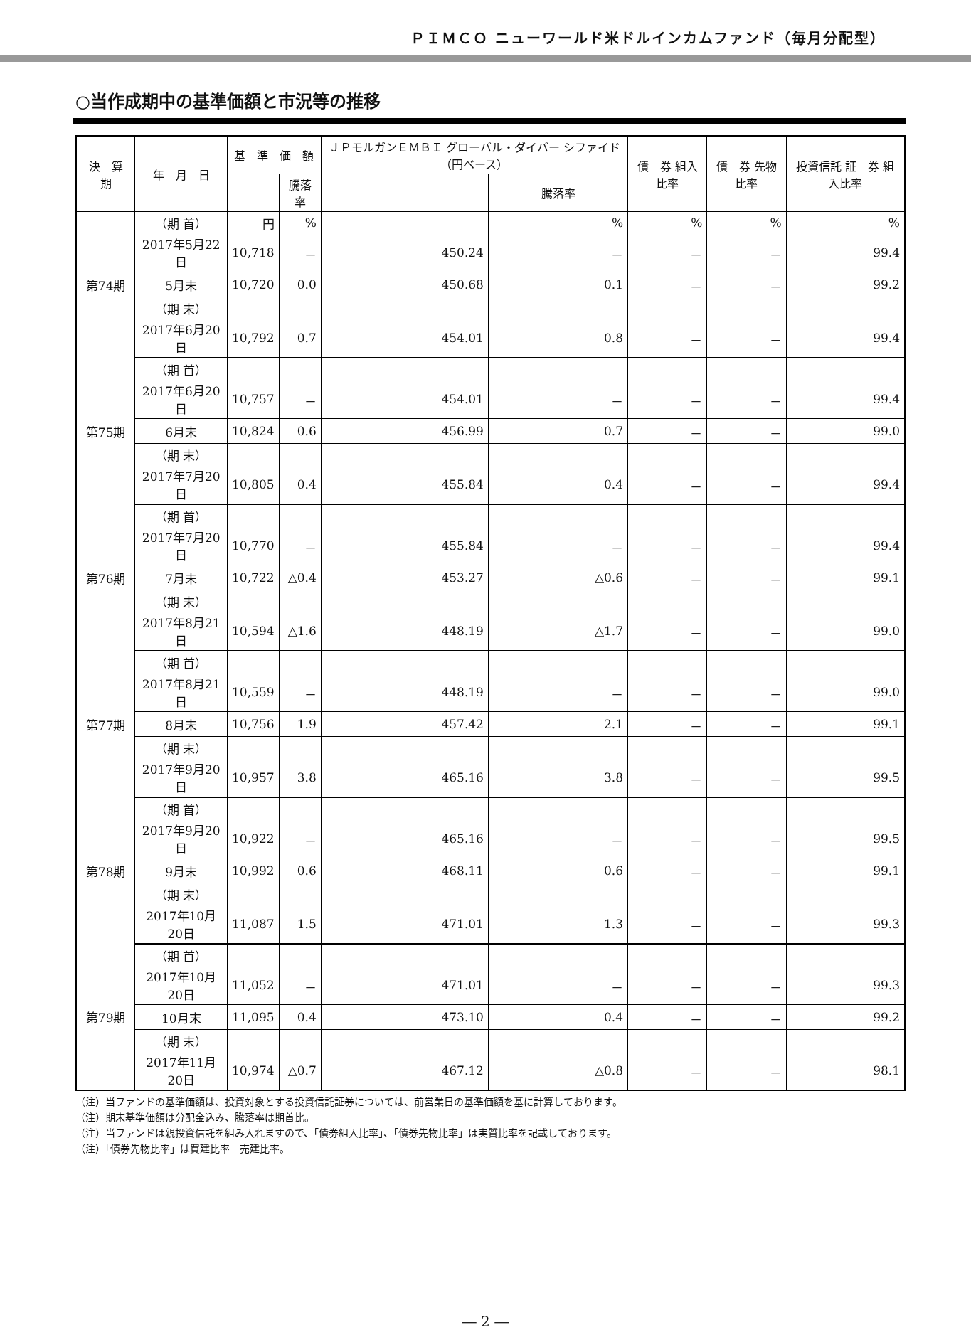ＰＩＭＣＯ ニューワールド米ドルインカムファンド（毎月分配型）
○当作成期中の基準価額と市況等の推移
| 決 算 期 | 年 月 日 | 基 準 価 額 | | ＪＰモルガンＥＭＢＩ グローバル・ダイバー シファイド（円ベース） | | 債 券 組入比率 | 債 券 先物比率 | 投資信託 証 券 組入比率 |
| --- | --- | --- | --- | --- | --- | --- | --- | --- |
| | | | 騰落率 | | 騰落率 | | | |
| 第74期 | （期 首） | 円 | % | | % | % | % | % |
| | 2017年5月22日 | 10,718 | － | 450.24 | － | － | － | 99.4 |
| | 5月末 | 10,720 | 0.0 | 450.68 | 0.1 | － | － | 99.2 |
| | （期 末） | | | | | | | |
| | 2017年6月20日 | 10,792 | 0.7 | 454.01 | 0.8 | － | － | 99.4 |
| 第75期 | （期 首） | | | | | | | |
| | 2017年6月20日 | 10,757 | － | 454.01 | － | － | － | 99.4 |
| | 6月末 | 10,824 | 0.6 | 456.99 | 0.7 | － | － | 99.0 |
| | （期 末） | | | | | | | |
| | 2017年7月20日 | 10,805 | 0.4 | 455.84 | 0.4 | － | － | 99.4 |
| 第76期 | （期 首） | | | | | | | |
| | 2017年7月20日 | 10,770 | － | 455.84 | － | － | － | 99.4 |
| | 7月末 | 10,722 | △0.4 | 453.27 | △0.6 | － | － | 99.1 |
| | （期 末） | | | | | | | |
| | 2017年8月21日 | 10,594 | △1.6 | 448.19 | △1.7 | － | － | 99.0 |
| 第77期 | （期 首） | | | | | | | |
| | 2017年8月21日 | 10,559 | － | 448.19 | － | － | － | 99.0 |
| | 8月末 | 10,756 | 1.9 | 457.42 | 2.1 | － | － | 99.1 |
| | （期 末） | | | | | | | |
| | 2017年9月20日 | 10,957 | 3.8 | 465.16 | 3.8 | － | － | 99.5 |
| 第78期 | （期 首） | | | | | | | |
| | 2017年9月20日 | 10,922 | － | 465.16 | － | － | － | 99.5 |
| | 9月末 | 10,992 | 0.6 | 468.11 | 0.6 | － | － | 99.1 |
| | （期 末） | | | | | | | |
| | 2017年10月20日 | 11,087 | 1.5 | 471.01 | 1.3 | － | － | 99.3 |
| 第79期 | （期 首） | | | | | | | |
| | 2017年10月20日 | 11,052 | － | 471.01 | － | － | － | 99.3 |
| | 10月末 | 11,095 | 0.4 | 473.10 | 0.4 | － | － | 99.2 |
| | （期 末） | | | | | | | |
| | 2017年11月20日 | 10,974 | △0.7 | 467.12 | △0.8 | － | － | 98.1 |
（注）当ファンドの基準価額は、投資対象とする投資信託証券については、前営業日の基準価額を基に計算しております。
（注）期末基準価額は分配金込み、騰落率は期首比。
（注）当ファンドは親投資信託を組み入れますので、「債券組入比率」、「債券先物比率」は実質比率を記載しております。
（注）「債券先物比率」は買建比率－売建比率。
― 2 ―